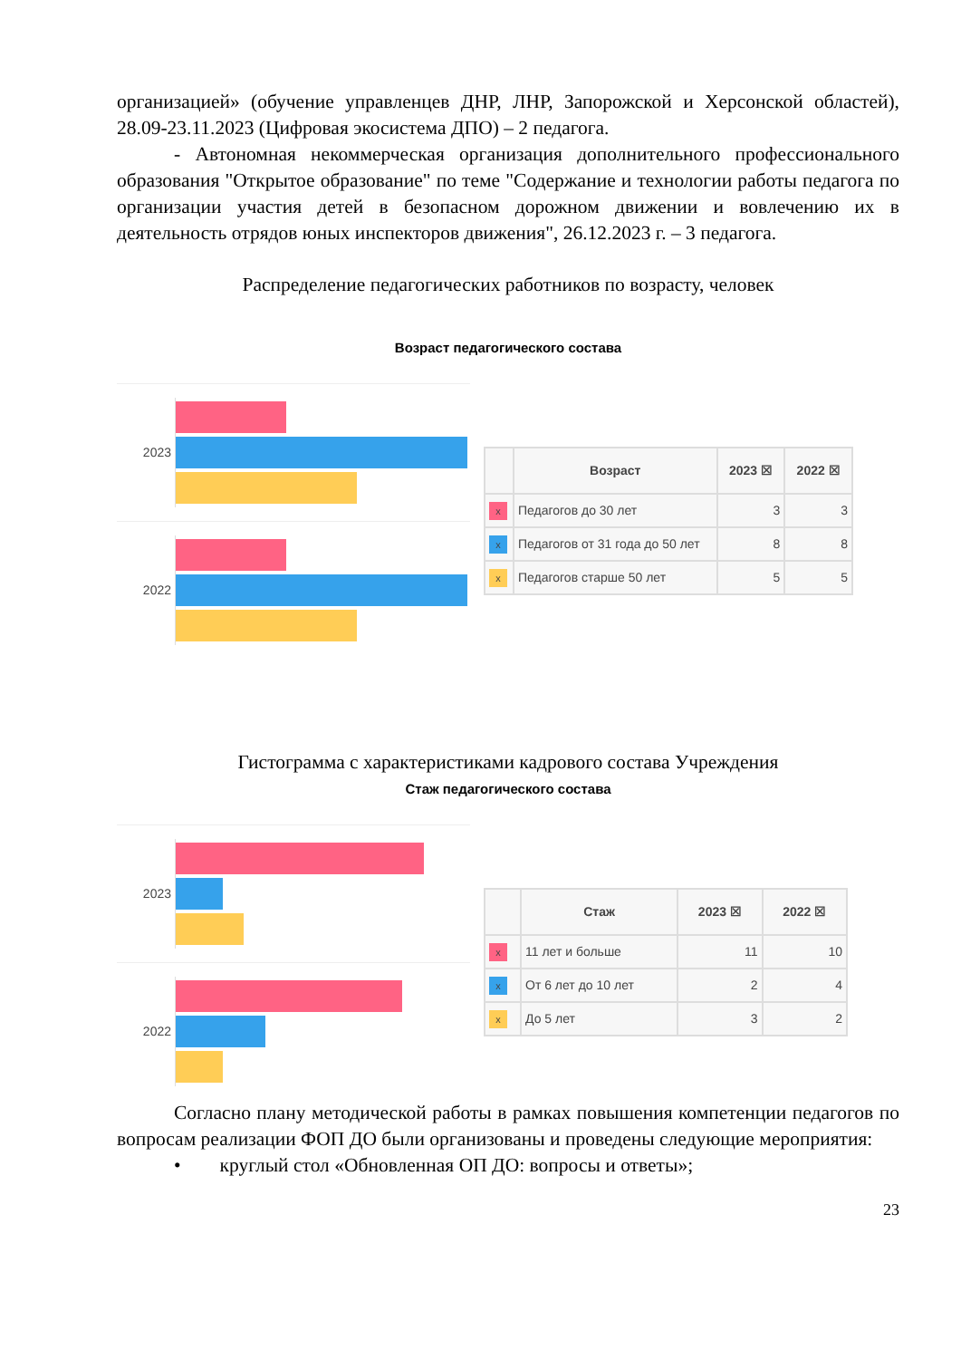организацией» (обучение управленцев ДНР, ЛНР, Запорожской и Херсонской областей), 28.09-23.11.2023 (Цифровая экосистема ДПО) – 2 педагога.
- Автономная некоммерческая организация дополнительного профессионального образования "Открытое образование" по теме "Содержание и технологии работы педагога по организации участия детей в безопасном дорожном движении и вовлечению их в деятельность отрядов юных инспекторов движения", 26.12.2023 г. – 3 педагога.
Распределение педагогических работников по возрасту, человек
Возраст педагогического состава
2023
2022
| | Возраст | 2023 ☒ | 2022 ☒ |
| --- | --- | --- | --- |
| x | Педагогов до 30 лет | 3 | 3 |
| x | Педагогов от 31 года до 50 лет | 8 | 8 |
| x | Педагогов старше 50 лет | 5 | 5 |
Гистограмма с характеристиками кадрового состава Учреждения
Стаж педагогического состава
2023
2022
| | Стаж | 2023 ☒ | 2022 ☒ |
| --- | --- | --- | --- |
| x | 11 лет и больше | 11 | 10 |
| x | От 6 лет до 10 лет | 2 | 4 |
| x | До 5 лет | 3 | 2 |
Согласно плану методической работы в рамках повышения компетенции педагогов по вопросам реализации ФОП ДО были организованы и проведены следующие мероприятия:
• круглый стол «Обновленная ОП ДО: вопросы и ответы»;
23